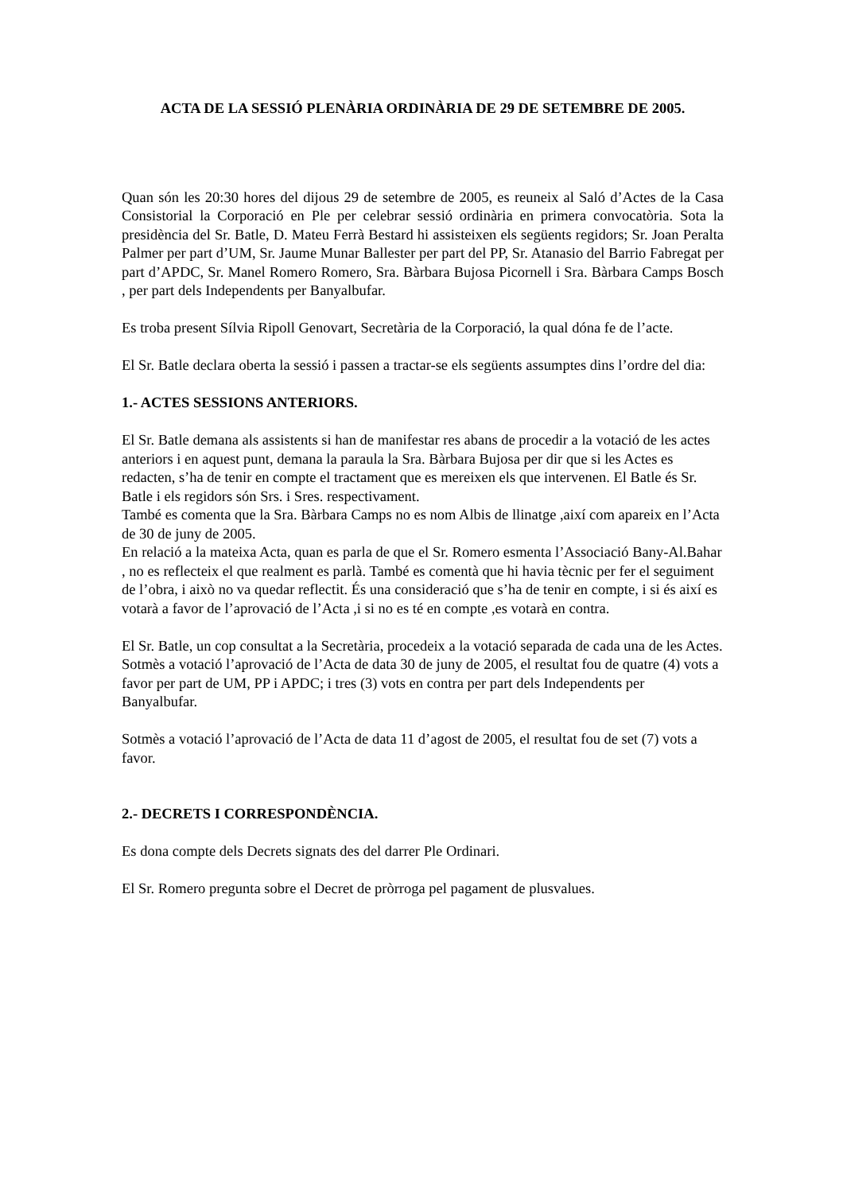ACTA DE LA SESSIÓ PLENÀRIA ORDINÀRIA DE 29 DE SETEMBRE DE 2005.
Quan són les 20:30 hores del dijous 29 de setembre de 2005, es reuneix al Saló d’Actes de la Casa Consistorial la Corporació en Ple per celebrar sessió ordinària en primera convocatòria. Sota la presidència del Sr. Batle, D. Mateu Ferrà Bestard hi assisteixen els següents regidors; Sr. Joan Peralta Palmer per part d’UM, Sr. Jaume Munar Ballester per part del PP, Sr. Atanasio del Barrio Fabregat per part d’APDC, Sr. Manel Romero Romero, Sra. Bàrbara Bujosa Picornell i Sra. Bàrbara Camps Bosch , per part dels Independents per Banyalbufar.
Es troba present Sílvia Ripoll Genovart, Secretària de la Corporació, la qual dóna fe de l’acte.
El Sr. Batle declara oberta la sessió i passen a tractar-se els següents assumptes dins l’ordre del dia:
1.- ACTES SESSIONS ANTERIORS.
El Sr. Batle demana als assistents si han de manifestar res abans de procedir a la votació de les actes anteriors i en aquest punt, demana la paraula la Sra. Bàrbara Bujosa per dir que si les Actes es redacten, s’ha de tenir en compte el tractament que es mereixen els que intervenen. El Batle és Sr. Batle i els regidors són Srs. i Sres. respectivament.
També es comenta que la Sra. Bàrbara Camps no es nom Albis de llinatge ,així com apareix en l’Acta de 30 de juny de 2005.
En relació a la mateixa Acta, quan es parla de que el Sr. Romero esmenta l’Associació Bany-Al.Bahar , no es reflecteix el que realment es parlà. També es comentà que hi havia tècnic per fer el seguiment de l’obra, i això no va quedar reflectit. És una consideració que s’ha de tenir en compte, i si és així es votarà a favor de l’aprovació de l’Acta ,i si no es té en compte ,es votarà en contra.
El Sr. Batle, un cop consultat a la Secretària, procedeix a la votació separada de cada una de les Actes.
Sotmès a votació l’aprovació de l’Acta de data 30 de juny de 2005, el resultat fou de quatre (4) vots a favor per part de UM, PP i APDC; i tres (3) vots en contra per part dels Independents per Banyalbufar.
Sotmès a votació l’aprovació de l’Acta de data 11 d’agost de 2005, el resultat fou de set (7) vots a favor.
2.- DECRETS I CORRESPONDÈNCIA.
Es dona compte dels Decrets signats des del darrer Ple Ordinari.
El Sr. Romero pregunta sobre el Decret de pròrroga pel pagament de plusvalues.